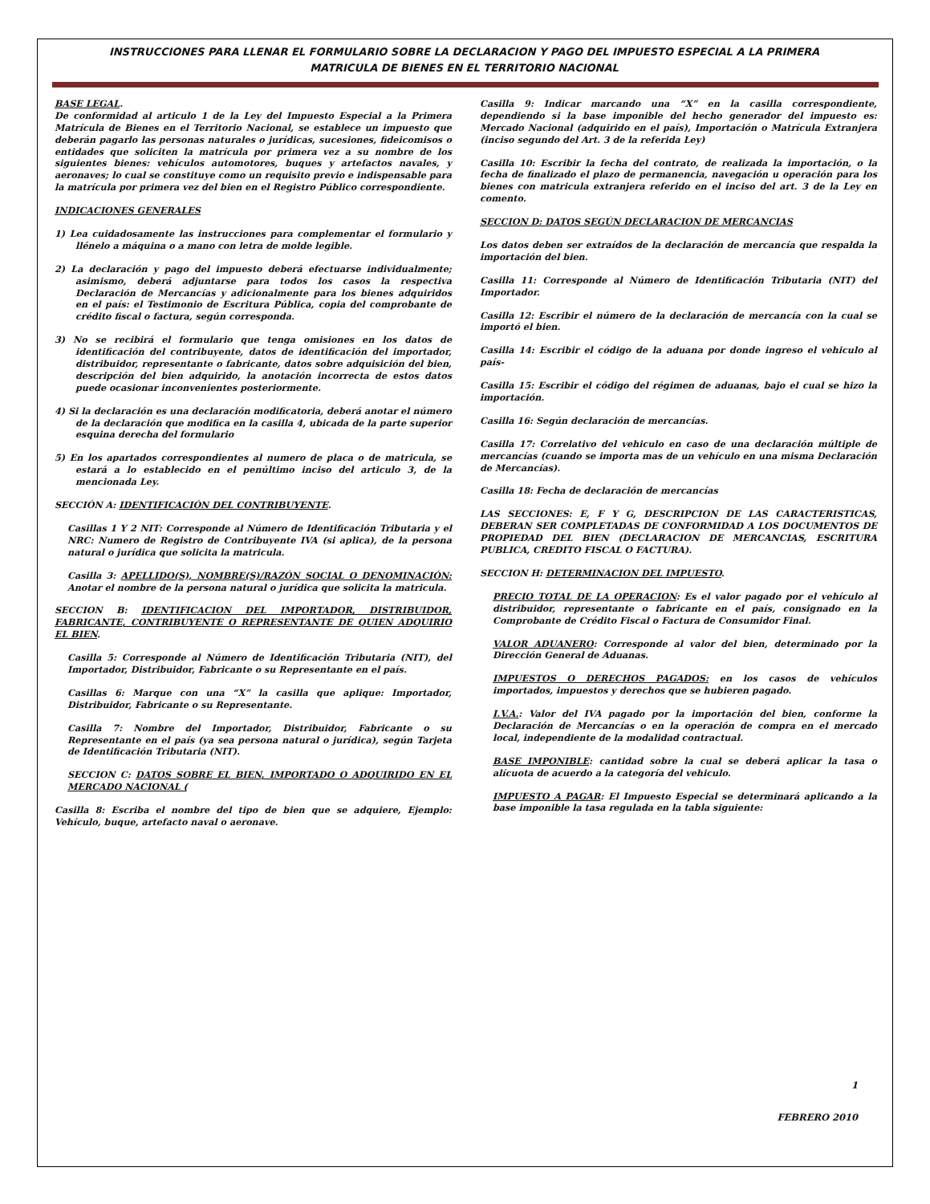INSTRUCCIONES PARA LLENAR EL FORMULARIO SOBRE LA DECLARACION Y PAGO DEL IMPUESTO ESPECIAL A LA PRIMERA
MATRICULA DE BIENES EN EL TERRITORIO NACIONAL
BASE LEGAL.
De conformidad al articulo 1 de la Ley del Impuesto Especial a la Primera Matrícula de Bienes en el Territorio Nacional, se establece un impuesto que deberán pagarlo las personas naturales o jurídicas, sucesiones, fideicomisos o entidades que soliciten la matrícula por primera vez a su nombre de los siguientes bienes: vehículos automotores, buques y artefactos navales, y aeronaves; lo cual se constituye como un requisito previo e indispensable para la matrícula por primera vez del bien en el Registro Público correspondiente.
INDICACIONES GENERALES
1) Lea cuidadosamente las instrucciones para complementar el formulario y llénelo a máquina o a mano con letra de molde legible.
2) La declaración y pago del impuesto deberá efectuarse individualmente; asimismo, deberá adjuntarse para todos los casos la respectiva Declaración de Mercancías y adicionalmente para los bienes adquiridos en el país: el Testimonio de Escritura Pública, copia del comprobante de crédito fiscal o factura, según corresponda.
3) No se recibirá el formulario que tenga omisiones en los datos de identificación del contribuyente, datos de identificación del importador, distribuidor, representante o fabricante, datos sobre adquisición del bien, descripción del bien adquirido, la anotación incorrecta de estos datos puede ocasionar inconvenientes posteriormente.
4) Si la declaración es una declaración modificatoria, deberá anotar el número de la declaración que modifica en la casilla 4, ubicada de la parte superior esquina derecha del formulario
5) En los apartados correspondientes al numero de placa o de matricula, se estará a lo establecido en el penúltimo inciso del articulo 3, de la mencionada Ley.
SECCIÓN A: IDENTIFICACIÓN DEL CONTRIBUYENTE.
Casillas 1 Y 2 NIT: Corresponde al Número de Identificación Tributaria y el NRC: Numero de Registro de Contribuyente IVA (si aplica), de la persona natural o jurídica que solicita la matricula.
Casilla 3: APELLIDO(S), NOMBRE(S)/RAZÓN SOCIAL O DENOMINACIÓN: Anotar el nombre de la persona natural o jurídica que solicita la matricula.
SECCION B: IDENTIFICACION DEL IMPORTADOR, DISTRIBUIDOR, FABRICANTE, CONTRIBUYENTE O REPRESENTANTE DE QUIEN ADQUIRIO EL BIEN.
Casilla 5: Corresponde al Número de Identificación Tributaria (NIT), del Importador, Distribuidor, Fabricante o su Representante en el país.
Casillas 6: Marque con una “X” la casilla que aplique: Importador, Distribuidor, Fabricante o su Representante.
Casilla 7: Nombre del Importador, Distribuidor, Fabricante o su Representante en el país (ya sea persona natural o jurídica), según Tarjeta de Identificación Tributaria (NIT).
SECCION C: DATOS SOBRE EL BIEN, IMPORTADO O ADQUIRIDO EN EL MERCADO NACIONAL (
Casilla 8: Escriba el nombre del tipo de bien que se adquiere, Ejemplo: Vehículo, buque, artefacto naval o aeronave.
Casilla 9: Indicar marcando una “X” en la casilla correspondiente, dependiendo si la base imponible del hecho generador del impuesto es: Mercado Nacional (adquirido en el país), Importación o Matrícula Extranjera (inciso segundo del Art. 3 de la referida Ley)
Casilla 10: Escribir la fecha del contrato, de realizada la importación, o la fecha de finalizado el plazo de permanencia, navegación u operación para los bienes con matricula extranjera referido en el inciso del art. 3 de la Ley en comento.
SECCION D: DATOS SEGÚN DECLARACION DE MERCANCIAS
Los datos deben ser extraídos de la declaración de mercancía que respalda la importación del bien.
Casilla 11: Corresponde al Número de Identificación Tributaria (NIT) del Importador.
Casilla 12: Escribir el número de la declaración de mercancía con la cual se importó el bien.
Casilla 14: Escribir el código de la aduana por donde ingreso el vehiculo al país-
Casilla 15: Escribir el código del régimen de aduanas, bajo el cual se hizo la importación.
Casilla 16: Según declaración de mercancías.
Casilla 17: Correlativo del vehiculo en caso de una declaración múltiple de mercancías (cuando se importa mas de un vehículo en una misma Declaración de Mercancías).
Casilla 18: Fecha de declaración de mercancías
LAS SECCIONES: E, F Y G, DESCRIPCION DE LAS CARACTERISTICAS, DEBERAN SER COMPLETADAS DE CONFORMIDAD A LOS DOCUMENTOS DE PROPIEDAD DEL BIEN (DECLARACION DE MERCANCIAS, ESCRITURA PUBLICA, CREDITO FISCAL O FACTURA).
SECCION H: DETERMINACION DEL IMPUESTO.
PRECIO TOTAL DE LA OPERACION: Es el valor pagado por el vehículo al distribuidor, representante o fabricante en el país, consignado en la Comprobante de Crédito Fiscal o Factura de Consumidor Final.
VALOR ADUANERO: Corresponde al valor del bien, determinado por la Dirección General de Aduanas.
IMPUESTOS O DERECHOS PAGADOS: en los casos de vehículos importados, impuestos y derechos que se hubieren pagado.
I.V.A.: Valor del IVA pagado por la importación del bien, conforme la Declaración de Mercancías o en la operación de compra en el mercado local, independiente de la modalidad contractual.
BASE IMPONIBLE: cantidad sobre la cual se deberá aplicar la tasa o alícuota de acuerdo a la categoría del vehiculo.
IMPUESTO A PAGAR: El Impuesto Especial se determinará aplicando a la base imponible la tasa regulada en la tabla siguiente:
1
FEBRERO 2010